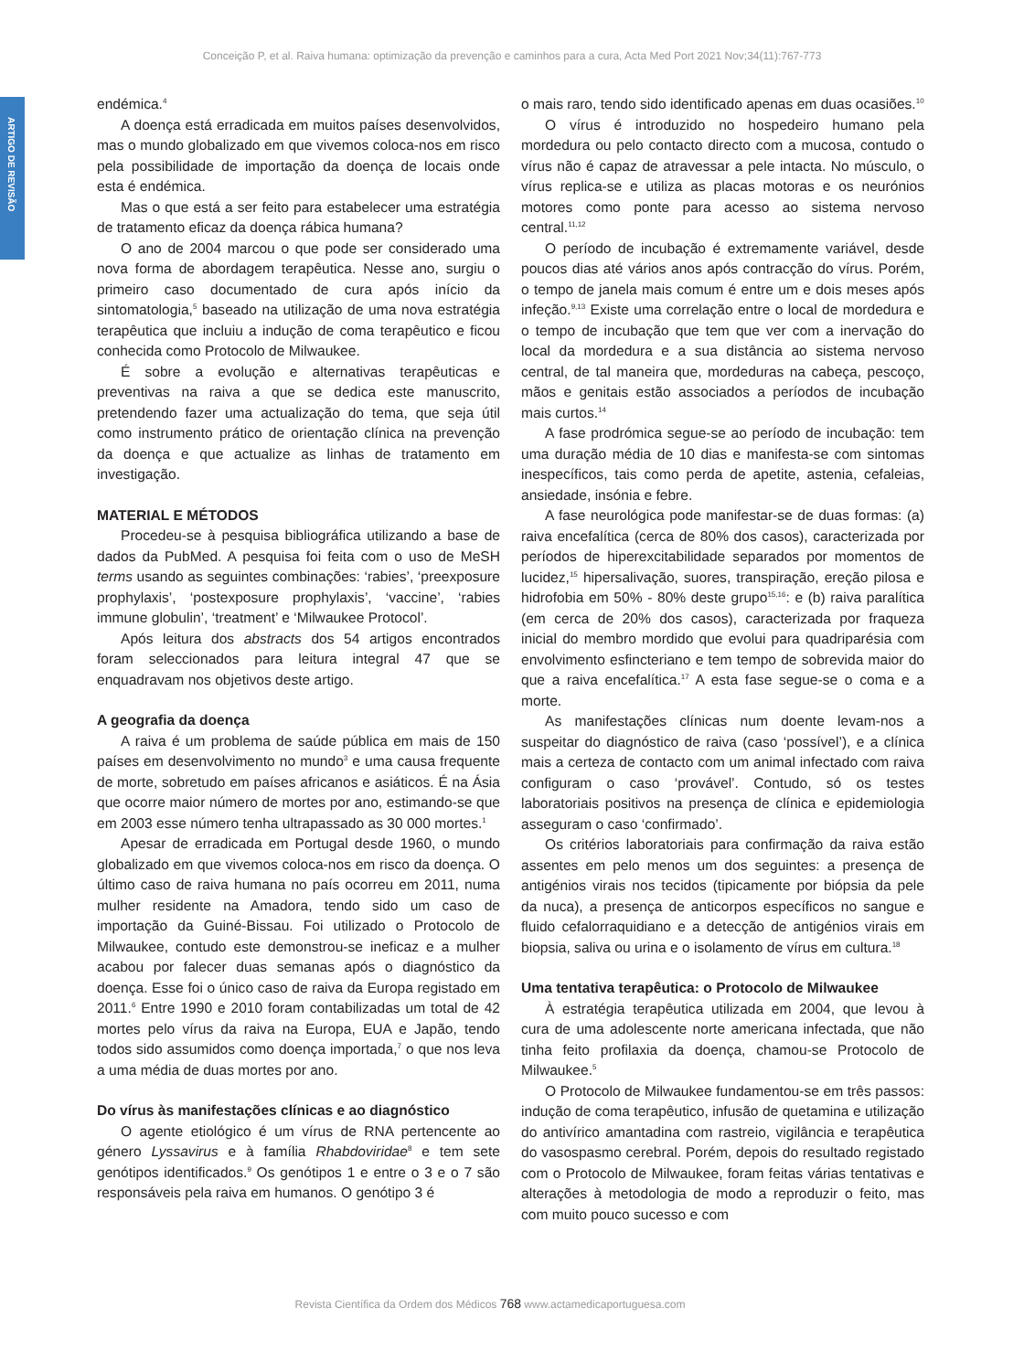Conceição P, et al. Raiva humana: optimização da prevenção e caminhos para a cura, Acta Med Port 2021 Nov;34(11):767-773
ARTIGO DE REVISÃO
endémica.<sup>4</sup>
A doença está erradicada em muitos países desenvolvidos, mas o mundo globalizado em que vivemos coloca-nos em risco pela possibilidade de importação da doença de locais onde esta é endémica.
Mas o que está a ser feito para estabelecer uma estratégia de tratamento eficaz da doença rábica humana?
O ano de 2004 marcou o que pode ser considerado uma nova forma de abordagem terapêutica. Nesse ano, surgiu o primeiro caso documentado de cura após início da sintomatologia,<sup>5</sup> baseado na utilização de uma nova estratégia terapêutica que incluiu a indução de coma terapêutico e ficou conhecida como Protocolo de Milwaukee.
É sobre a evolução e alternativas terapêuticas e preventivas na raiva a que se dedica este manuscrito, pretendendo fazer uma actualização do tema, que seja útil como instrumento prático de orientação clínica na prevenção da doença e que actualize as linhas de tratamento em investigação.
MATERIAL E MÉTODOS
Procedeu-se à pesquisa bibliográfica utilizando a base de dados da PubMed. A pesquisa foi feita com o uso de MeSH terms usando as seguintes combinações: ‘rabies’, ‘preexposure prophylaxis’, ‘postexposure prophylaxis’, ‘vaccine’, ‘rabies immune globulin’, ‘treatment’ e ‘Milwaukee Protocol’.
Após leitura dos abstracts dos 54 artigos encontrados foram seleccionados para leitura integral 47 que se enquadravam nos objetivos deste artigo.
A geografia da doença
A raiva é um problema de saúde pública em mais de 150 países em desenvolvimento no mundo<sup>3</sup> e uma causa frequente de morte, sobretudo em países africanos e asiáticos. É na Ásia que ocorre maior número de mortes por ano, estimando-se que em 2003 esse número tenha ultrapassado as 30 000 mortes.<sup>1</sup>
Apesar de erradicada em Portugal desde 1960, o mundo globalizado em que vivemos coloca-nos em risco da doença. O último caso de raiva humana no país ocorreu em 2011, numa mulher residente na Amadora, tendo sido um caso de importação da Guiné-Bissau. Foi utilizado o Protocolo de Milwaukee, contudo este demonstrou-se ineficaz e a mulher acabou por falecer duas semanas após o diagnóstico da doença. Esse foi o único caso de raiva da Europa registado em 2011.<sup>6</sup> Entre 1990 e 2010 foram contabilizadas um total de 42 mortes pelo vírus da raiva na Europa, EUA e Japão, tendo todos sido assumidos como doença importada,<sup>7</sup> o que nos leva a uma média de duas mortes por ano.
Do vírus às manifestações clínicas e ao diagnóstico
O agente etiológico é um vírus de RNA pertencente ao género Lyssavirus e à família Rhabdoviridae<sup>8</sup> e tem sete genótipos identificados.<sup>9</sup> Os genótipos 1 e entre o 3 e o 7 são responsáveis pela raiva em humanos. O genótipo 3 é
o mais raro, tendo sido identificado apenas em duas ocasiões.<sup>10</sup>
O vírus é introduzido no hospedeiro humano pela mordedura ou pelo contacto directo com a mucosa, contudo o vírus não é capaz de atravessar a pele intacta. No músculo, o vírus replica-se e utiliza as placas motoras e os neurónios motores como ponte para acesso ao sistema nervoso central.<sup>11,12</sup>
O período de incubação é extremamente variável, desde poucos dias até vários anos após contracção do vírus. Porém, o tempo de janela mais comum é entre um e dois meses após infeção.<sup>9,13</sup> Existe uma correlação entre o local de mordedura e o tempo de incubação que tem que ver com a inervação do local da mordedura e a sua distância ao sistema nervoso central, de tal maneira que, mordeduras na cabeça, pescoço, mãos e genitais estão associados a períodos de incubação mais curtos.<sup>14</sup>
A fase prodrómica segue-se ao período de incubação: tem uma duração média de 10 dias e manifesta-se com sintomas inespecíficos, tais como perda de apetite, astenia, cefaleias, ansiedade, insónia e febre.
A fase neurológica pode manifestar-se de duas formas: (a) raiva encefalítica (cerca de 80% dos casos), caracterizada por períodos de hiperexcitabilidade separados por momentos de lucidez,<sup>15</sup> hipersalivação, suores, transpiração, ereção pilosa e hidrofobia em 50% - 80% deste grupo<sup>15,16</sup>: e (b) raiva paralítica (em cerca de 20% dos casos), caracterizada por fraqueza inicial do membro mordido que evolui para quadriparésia com envolvimento esfincteriano e tem tempo de sobrevida maior do que a raiva encefalítica.<sup>17</sup> A esta fase segue-se o coma e a morte.
As manifestações clínicas num doente levam-nos a suspeitar do diagnóstico de raiva (caso ‘possível’), e a clínica mais a certeza de contacto com um animal infectado com raiva configuram o caso ‘provável’. Contudo, só os testes laboratoriais positivos na presença de clínica e epidemiologia asseguram o caso ‘confirmado’.
Os critérios laboratoriais para confirmação da raiva estão assentes em pelo menos um dos seguintes: a presença de antigénios virais nos tecidos (tipicamente por biópsia da pele da nuca), a presença de anticorpos específicos no sangue e fluido cefalorraquidiano e a detecção de antigénios virais em biopsia, saliva ou urina e o isolamento de vírus em cultura.<sup>18</sup>
Uma tentativa terapêutica: o Protocolo de Milwaukee
À estratégia terapêutica utilizada em 2004, que levou à cura de uma adolescente norte americana infectada, que não tinha feito profilaxia da doença, chamou-se Protocolo de Milwaukee.<sup>5</sup>
O Protocolo de Milwaukee fundamentou-se em três passos: indução de coma terapêutico, infusão de quetamina e utilização do antivírico amantadina com rastreio, vigilância e terapêutica do vasospasmo cerebral. Porém, depois do resultado registado com o Protocolo de Milwaukee, foram feitas várias tentativas e alterações à metodologia de modo a reproduzir o feito, mas com muito pouco sucesso e com
Revista Científica da Ordem dos Médicos 768 www.actamedicaportuguesa.com